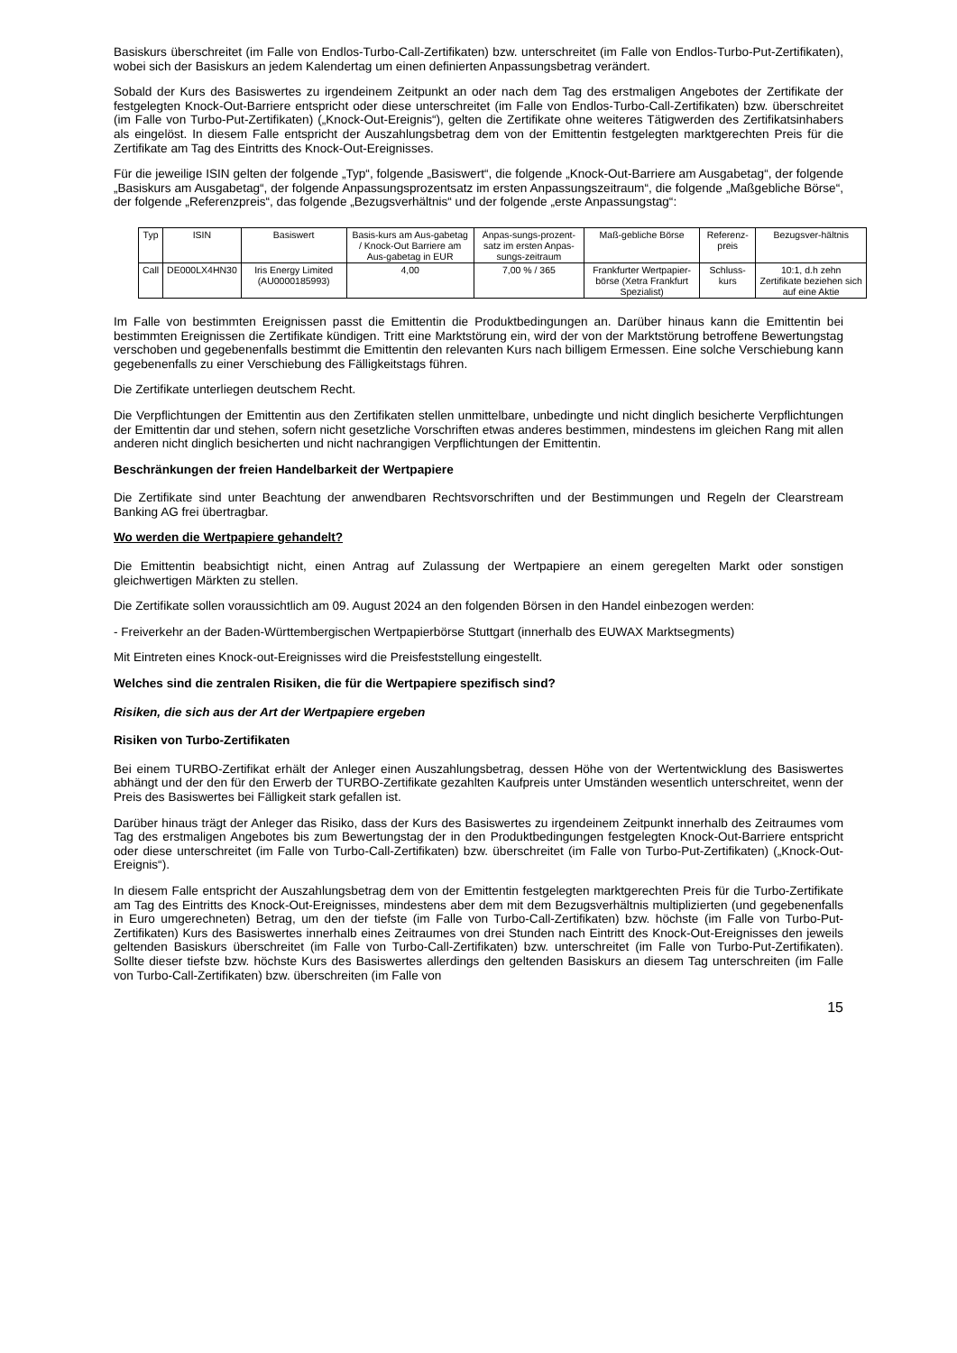Basiskurs überschreitet (im Falle von Endlos-Turbo-Call-Zertifikaten) bzw. unterschreitet (im Falle von Endlos-Turbo-Put-Zertifikaten), wobei sich der Basiskurs an jedem Kalendertag um einen definierten Anpassungsbetrag verändert.
Sobald der Kurs des Basiswertes zu irgendeinem Zeitpunkt an oder nach dem Tag des erstmaligen Angebotes der Zertifikate der festgelegten Knock-Out-Barriere entspricht oder diese unterschreitet (im Falle von Endlos-Turbo-Call-Zertifikaten) bzw. überschreitet (im Falle von Turbo-Put-Zertifikaten) („Knock-Out-Ereignis“), gelten die Zertifikate ohne weiteres Tätigwerden des Zertifikatsinhabers als eingelöst. In diesem Falle entspricht der Auszahlungsbetrag dem von der Emittentin festgelegten marktgerechten Preis für die Zertifikate am Tag des Eintritts des Knock-Out-Ereignisses.
Für die jeweilige ISIN gelten der folgende „Typ“, folgende „Basiswert“, die folgende „Knock-Out-Barriere am Ausgabetag“, der folgende „Basiskurs am Ausgabetag“, der folgende Anpassungsprozentsatz im ersten Anpassungszeitraum“, die folgende „Maßgebliche Börse“, der folgende „Referenzpreis“, das folgende „Bezugsverhältnis“ und der folgende „erste Anpassungstag“:
| Typ | ISIN | Basiswert | Basis-kurs am Aus-gabetag / Knock-Out Barriere am Aus-gabetag in EUR | Anpas-sungs-prozent-satz im ersten Anpas-sungs-zeitraum | Maß-gebliche Börse | Referenz-preis | Bezugsver-hältnis |
| Call | DE000LX4HN30 | Iris Energy Limited (AU0000185993) | 4,00 | 7,00 % / 365 | Frankfurter Wertpapier-börse (Xetra Frankfurt Spezialist) | Schluss-kurs | 10:1, d.h zehn Zertifikate beziehen sich auf eine Aktie |
Im Falle von bestimmten Ereignissen passt die Emittentin die Produktbedingungen an. Darüber hinaus kann die Emittentin bei bestimmten Ereignissen die Zertifikate kündigen. Tritt eine Marktstörung ein, wird der von der Marktstörung betroffene Bewertungstag verschoben und gegebenenfalls bestimmt die Emittentin den relevanten Kurs nach billigem Ermessen. Eine solche Verschiebung kann gegebenenfalls zu einer Verschiebung des Fälligkeitstags führen.
Die Zertifikate unterliegen deutschem Recht.
Die Verpflichtungen der Emittentin aus den Zertifikaten stellen unmittelbare, unbedingte und nicht dinglich besicherte Verpflichtungen der Emittentin dar und stehen, sofern nicht gesetzliche Vorschriften etwas anderes bestimmen, mindestens im gleichen Rang mit allen anderen nicht dinglich besicherten und nicht nachrangigen Verpflichtungen der Emittentin.
Beschränkungen der freien Handelbarkeit der Wertpapiere
Die Zertifikate sind unter Beachtung der anwendbaren Rechtsvorschriften und der Bestimmungen und Regeln der Clearstream Banking AG frei übertragbar.
Wo werden die Wertpapiere gehandelt?
Die Emittentin beabsichtigt nicht, einen Antrag auf Zulassung der Wertpapiere an einem geregelten Markt oder sonstigen gleichwertigen Märkten zu stellen.
Die Zertifikate sollen voraussichtlich am 09. August 2024 an den folgenden Börsen in den Handel einbezogen werden:
- Freiverkehr an der Baden-Württembergischen Wertpapierbörse Stuttgart (innerhalb des EUWAX Marktsegments)
Mit Eintreten eines Knock-out-Ereignisses wird die Preisfeststellung eingestellt.
Welches sind die zentralen Risiken, die für die Wertpapiere spezifisch sind?
Risiken, die sich aus der Art der Wertpapiere ergeben
Risiken von Turbo-Zertifikaten
Bei einem TURBO-Zertifikat erhält der Anleger einen Auszahlungsbetrag, dessen Höhe von der Wertentwicklung des Basiswertes abhängt und der den für den Erwerb der TURBO-Zertifikate gezahlten Kaufpreis unter Umständen wesentlich unterschreitet, wenn der Preis des Basiswertes bei Fälligkeit stark gefallen ist.
Darüber hinaus trägt der Anleger das Risiko, dass der Kurs des Basiswertes zu irgendeinem Zeitpunkt innerhalb des Zeitraumes vom Tag des erstmaligen Angebotes bis zum Bewertungstag der in den Produktbedingungen festgelegten Knock-Out-Barriere entspricht oder diese unterschreitet (im Falle von Turbo-Call-Zertifikaten) bzw. überschreitet (im Falle von Turbo-Put-Zertifikaten) („Knock-Out-Ereignis“).
In diesem Falle entspricht der Auszahlungsbetrag dem von der Emittentin festgelegten marktgerechten Preis für die Turbo-Zertifikate am Tag des Eintritts des Knock-Out-Ereignisses, mindestens aber dem mit dem Bezugsverhältnis multiplizierten (und gegebenenfalls in Euro umgerechneten) Betrag, um den der tiefste (im Falle von Turbo-Call-Zertifikaten) bzw. höchste (im Falle von Turbo-Put-Zertifikaten) Kurs des Basiswertes innerhalb eines Zeitraumes von drei Stunden nach Eintritt des Knock-Out-Ereignisses den jeweils geltenden Basiskurs überschreitet (im Falle von Turbo-Call-Zertifikaten) bzw. unterschreitet (im Falle von Turbo-Put-Zertifikaten). Sollte dieser tiefste bzw. höchste Kurs des Basiswertes allerdings den geltenden Basiskurs an diesem Tag unterschreiten (im Falle von Turbo-Call-Zertifikaten) bzw. überschreiten (im Falle von
15